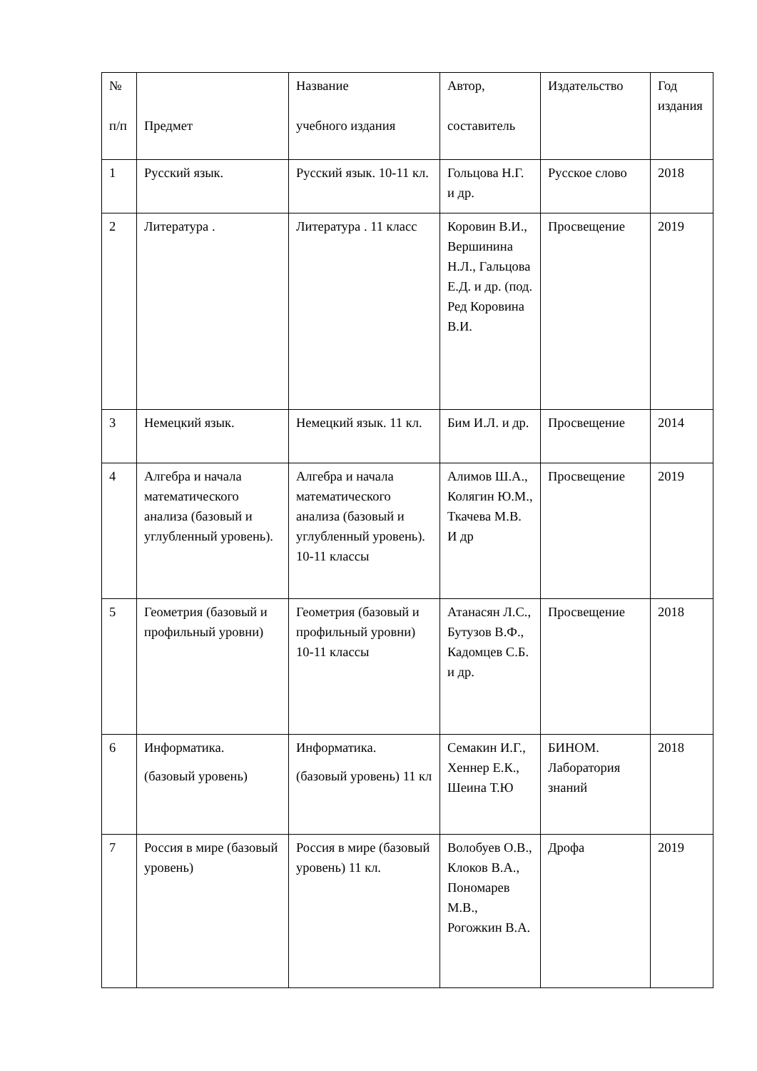| № п/п | Предмет | Название учебного издания | Автор, составитель | Издательство | Год издания |
| --- | --- | --- | --- | --- | --- |
| 1 | Русский язык. | Русский язык. 10-11 кл. | Гольцова Н.Г. и др. | Русское слово | 2018 |
| 2 | Литература . | Литература . 11 класс | Коровин В.И., Вершинина Н.Л., Гальцова Е.Д. и др. (под. Ред Коровина В.И. | Просвещение | 2019 |
| 3 | Немецкий язык. | Немецкий язык. 11 кл. | Бим И.Л. и др. | Просвещение | 2014 |
| 4 | Алгебра и начала математического анализа (базовый и углубленный уровень). | Алгебра и начала математического анализа (базовый и углубленный уровень). 10-11 классы | Алимов Ш.А., Колягин Ю.М., Ткачева М.В. И др | Просвещение | 2019 |
| 5 | Геометрия (базовый и профильный уровни) | Геометрия (базовый и профильный уровни) 10-11 классы | Атанасян Л.С., Бутузов В.Ф., Кадомцев С.Б. и др. | Просвещение | 2018 |
| 6 | Информатика. (базовый уровень) | Информатика. (базовый уровень) 11 кл | Семакин И.Г., Хеннер Е.К., Шеина Т.Ю | БИНОМ. Лаборатория знаний | 2018 |
| 7 | Россия в мире (базовый уровень) | Россия в мире (базовый уровень) 11 кл. | Волобуев О.В., Клоков В.А., Пономарев М.В., Рогожкин В.А. | Дрофа | 2019 |